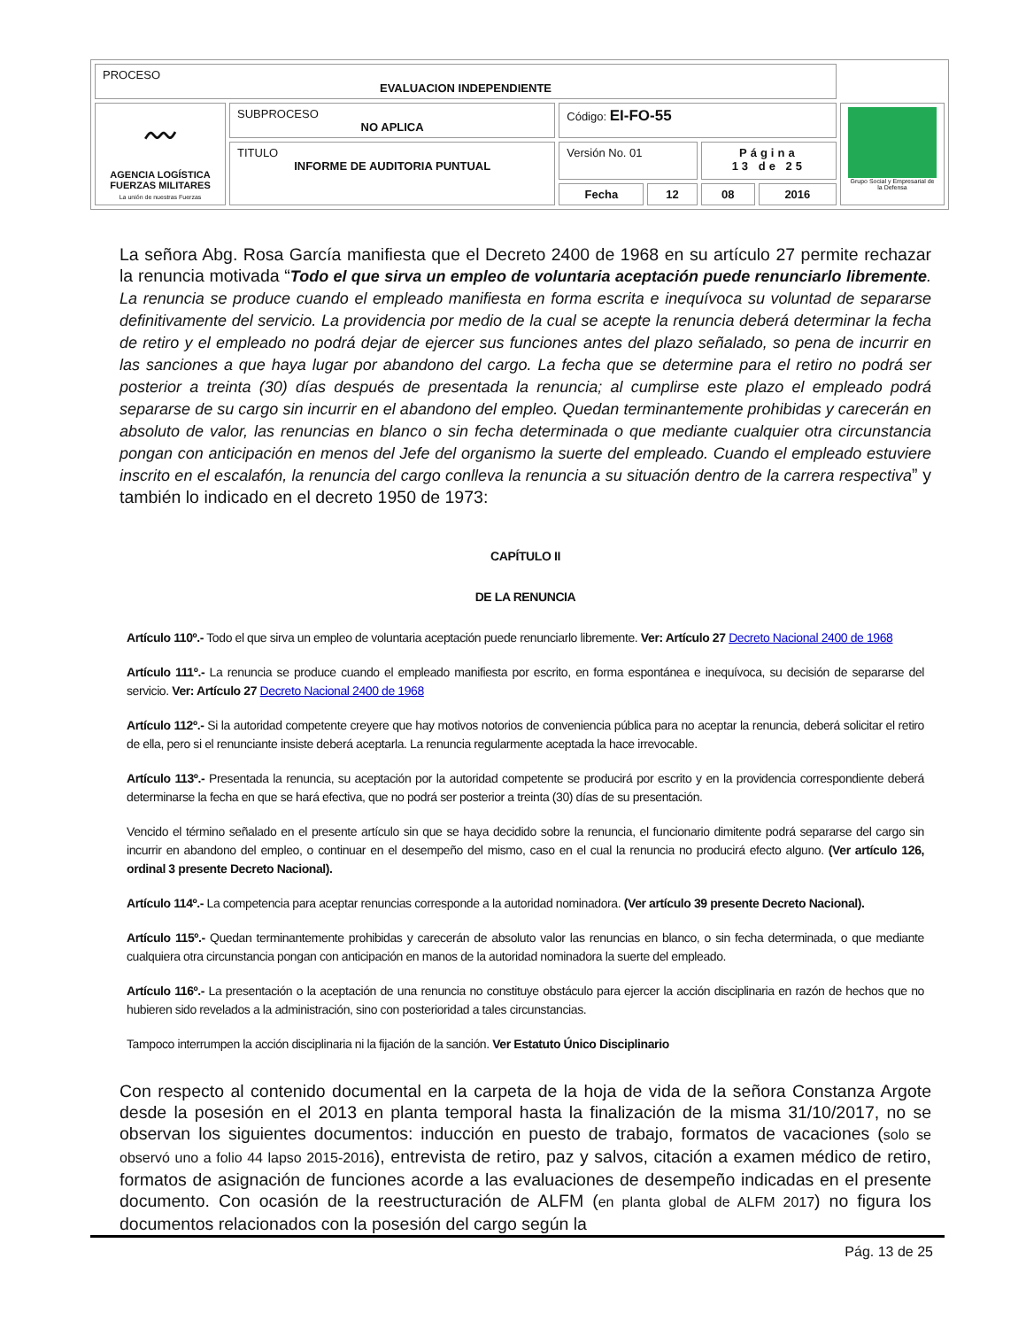| PROCESO EVALUACION INDEPENDIENTE | | | | | | |
| 〰 AGENCIA LOGÍSTICA FUERZAS MILITARES La unión de nuestras Fuerzas | SUBPROCESO NO APLICA | Código: EI-FO-55 | | | | Grupo Social y Empresarial de la Defensa |
| | TITULO INFORME DE AUDITORIA PUNTUAL | Versión No. 01 | | Página 13 de 25 | | |
| | | Fecha | 12 | 08 | 2016 | |
La señora Abg. Rosa García manifiesta que el Decreto 2400 de 1968 en su artículo 27 permite rechazar la renuncia motivada “Todo el que sirva un empleo de voluntaria aceptación puede renunciarlo libremente. La renuncia se produce cuando el empleado manifiesta en forma escrita e inequívoca su voluntad de separarse definitivamente del servicio. La providencia por medio de la cual se acepte la renuncia deberá determinar la fecha de retiro y el empleado no podrá dejar de ejercer sus funciones antes del plazo señalado, so pena de incurrir en las sanciones a que haya lugar por abandono del cargo. La fecha que se determine para el retiro no podrá ser posterior a treinta (30) días después de presentada la renuncia; al cumplirse este plazo el empleado podrá separarse de su cargo sin incurrir en el abandono del empleo. Quedan terminantemente prohibidas y carecerán en absoluto de valor, las renuncias en blanco o sin fecha determinada o que mediante cualquier otra circunstancia pongan con anticipación en menos del Jefe del organismo la suerte del empleado. Cuando el empleado estuviere inscrito en el escalafón, la renuncia del cargo conlleva la renuncia a su situación dentro de la carrera respectiva” y también lo indicado en el decreto 1950 de 1973:
CAPÍTULO II
DE LA RENUNCIA
Artículo 110º.- Todo el que sirva un empleo de voluntaria aceptación puede renunciarlo libremente. Ver: Artículo 27 Decreto Nacional 2400 de 1968
Artículo 111º.- La renuncia se produce cuando el empleado manifiesta por escrito, en forma espontánea e inequívoca, su decisión de separarse del servicio. Ver: Artículo 27 Decreto Nacional 2400 de 1968
Artículo 112º.- Si la autoridad competente creyere que hay motivos notorios de conveniencia pública para no aceptar la renuncia, deberá solicitar el retiro de ella, pero si el renunciante insiste deberá aceptarla. La renuncia regularmente aceptada la hace irrevocable.
Artículo 113º.- Presentada la renuncia, su aceptación por la autoridad competente se producirá por escrito y en la providencia correspondiente deberá determinarse la fecha en que se hará efectiva, que no podrá ser posterior a treinta (30) días de su presentación.
Vencido el término señalado en el presente artículo sin que se haya decidido sobre la renuncia, el funcionario dimitente podrá separarse del cargo sin incurrir en abandono del empleo, o continuar en el desempeño del mismo, caso en el cual la renuncia no producirá efecto alguno. (Ver artículo 126, ordinal 3 presente Decreto Nacional).
Artículo 114º.- La competencia para aceptar renuncias corresponde a la autoridad nominadora. (Ver artículo 39 presente Decreto Nacional).
Artículo 115º.- Quedan terminantemente prohibidas y carecerán de absoluto valor las renuncias en blanco, o sin fecha determinada, o que mediante cualquiera otra circunstancia pongan con anticipación en manos de la autoridad nominadora la suerte del empleado.
Artículo 116º.- La presentación o la aceptación de una renuncia no constituye obstáculo para ejercer la acción disciplinaria en razón de hechos que no hubieren sido revelados a la administración, sino con posterioridad a tales circunstancias.
Tampoco interrumpen la acción disciplinaria ni la fijación de la sanción. Ver Estatuto Único Disciplinario
Con respecto al contenido documental en la carpeta de la hoja de vida de la señora Constanza Argote desde la posesión en el 2013 en planta temporal hasta la finalización de la misma 31/10/2017, no se observan los siguientes documentos: inducción en puesto de trabajo, formatos de vacaciones (solo se observó uno a folio 44 lapso 2015-2016), entrevista de retiro, paz y salvos, citación a examen médico de retiro, formatos de asignación de funciones acorde a las evaluaciones de desempeño indicadas en el presente documento. Con ocasión de la reestructuración de ALFM (en planta global de ALFM 2017) no figura los documentos relacionados con la posesión del cargo según la
Pág. 13 de 25